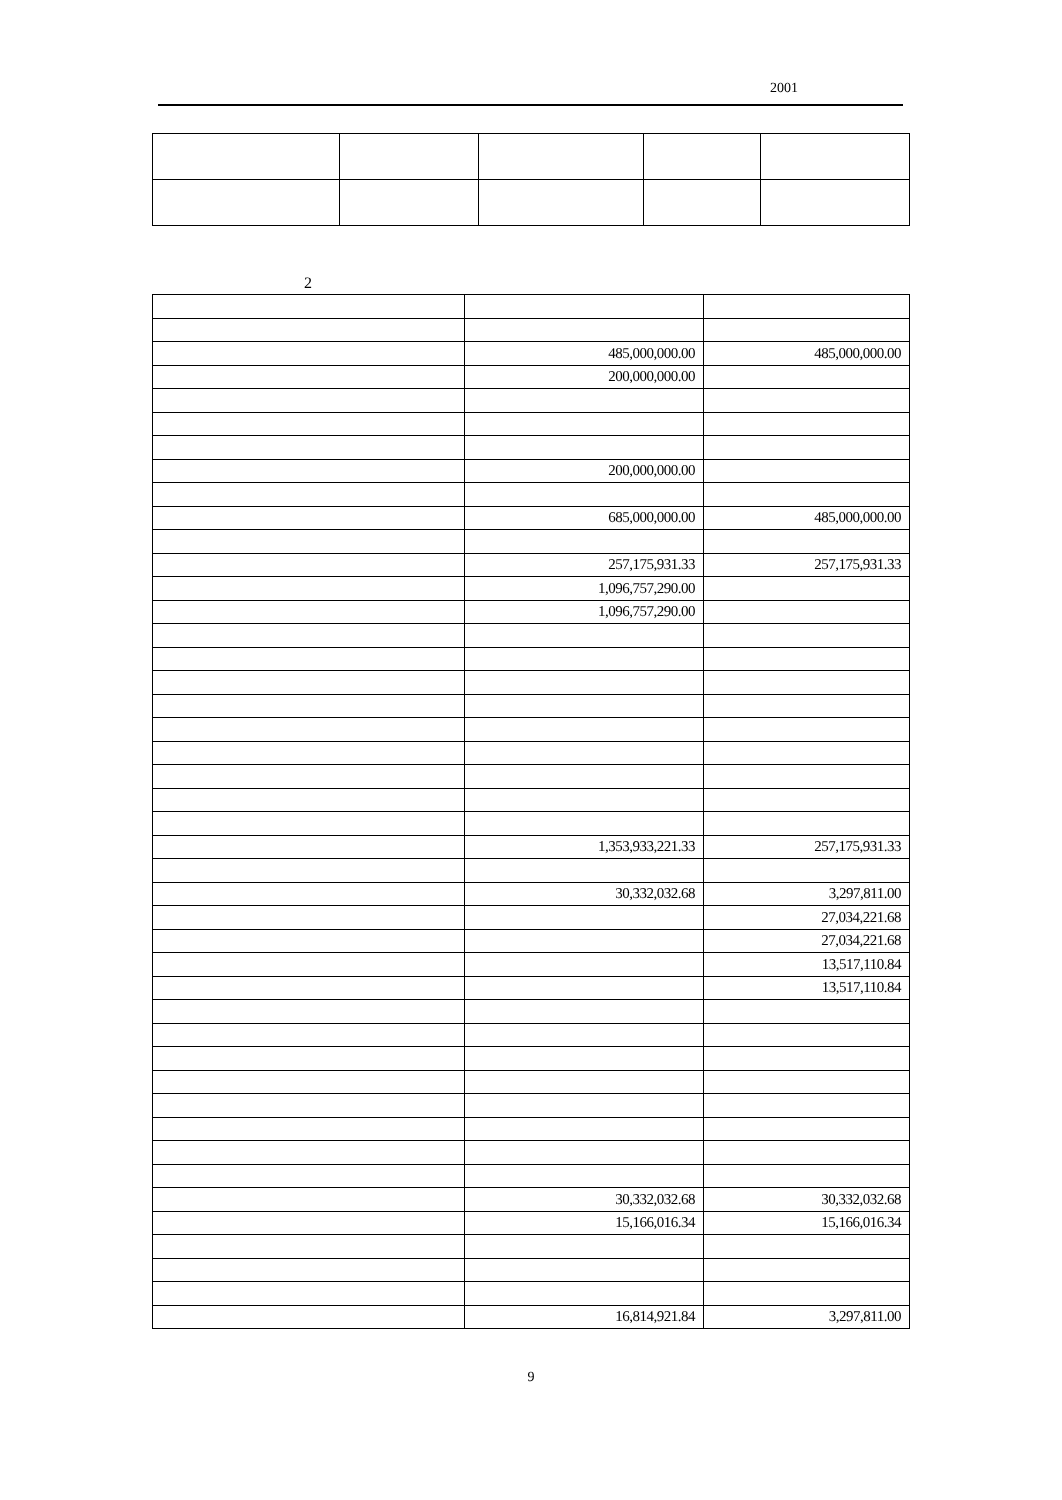2001
2
| | 485,000,000.00 | 485,000,000.00 |
| | 200,000,000.00 | |
| | 200,000,000.00 | |
| | 685,000,000.00 | 485,000,000.00 |
| | 257,175,931.33 | 257,175,931.33 |
| | 1,096,757,290.00 | |
| | 1,096,757,290.00 | |
| | 1,353,933,221.33 | 257,175,931.33 |
| | 30,332,032.68 | 3,297,811.00 |
| | | 27,034,221.68 |
| | | 27,034,221.68 |
| | | 13,517,110.84 |
| | | 13,517,110.84 |
| | 30,332,032.68 | 30,332,032.68 |
| | 15,166,016.34 | 15,166,016.34 |
| | 16,814,921.84 | 3,297,811.00 |
9